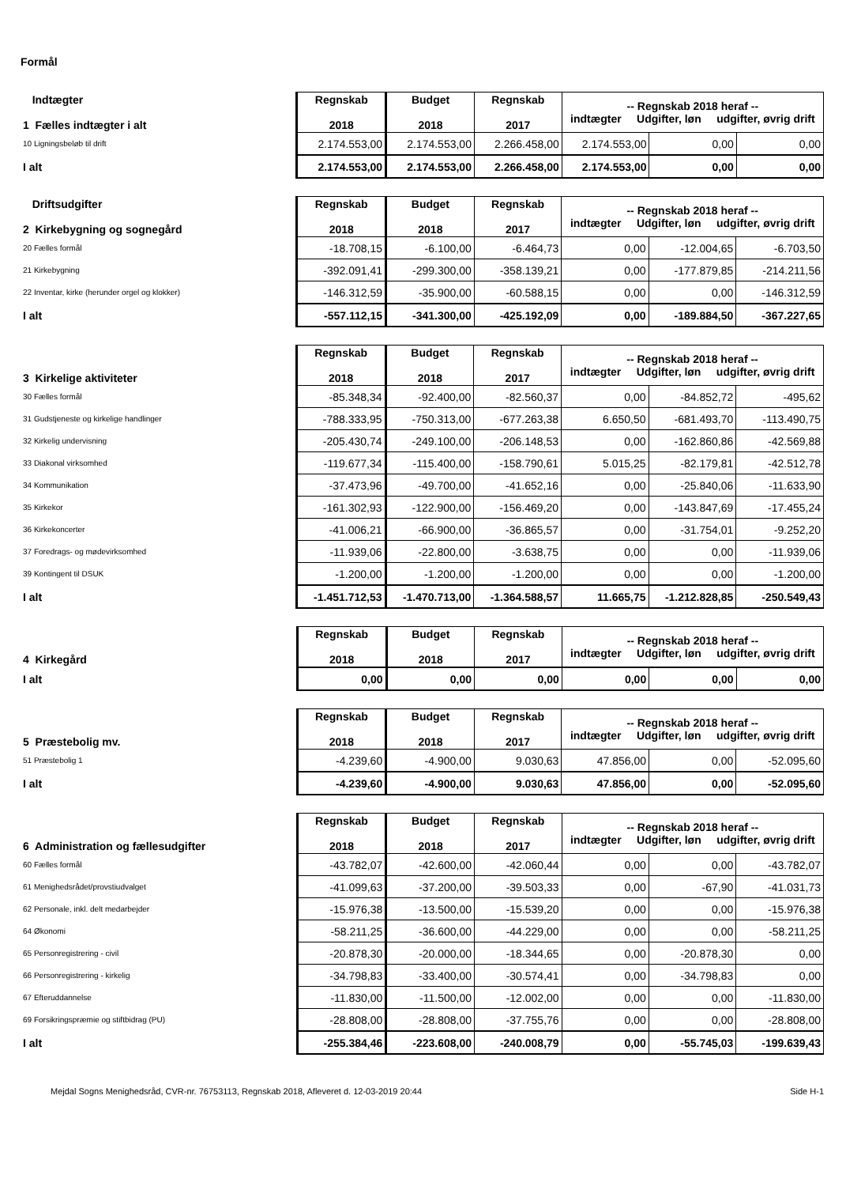Formål
| Indtægter 1 Fælles indtægter i alt | Regnskab 2018 | Budget 2018 | Regnskab 2017 | -- Regnskab 2018 heraf -- indtægter Udgifter, løn udgifter, øvrig drift | | |
| 10 Ligningsbeløb til drift | 2.174.553,00 | 2.174.553,00 | 2.266.458,00 | 2.174.553,00 | 0,00 | 0,00 |
| I alt | 2.174.553,00 | 2.174.553,00 | 2.266.458,00 | 2.174.553,00 | 0,00 | 0,00 |
| Driftsudgifter 2 Kirkebygning og sognegård | Regnskab 2018 | Budget 2018 | Regnskab 2017 | -- Regnskab 2018 heraf -- indtægter Udgifter, løn udgifter, øvrig drift | | |
| 20 Fælles formål | -18.708,15 | -6.100,00 | -6.464,73 | 0,00 | -12.004,65 | -6.703,50 |
| 21 Kirkebygning | -392.091,41 | -299.300,00 | -358.139,21 | 0,00 | -177.879,85 | -214.211,56 |
| 22 Inventar, kirke (herunder orgel og klokker) | -146.312,59 | -35.900,00 | -60.588,15 | 0,00 | 0,00 | -146.312,59 |
| I alt | -557.112,15 | -341.300,00 | -425.192,09 | 0,00 | -189.884,50 | -367.227,65 |
| 3 Kirkelige aktiviteter | Regnskab 2018 | Budget 2018 | Regnskab 2017 | -- Regnskab 2018 heraf -- indtægter Udgifter, løn udgifter, øvrig drift | | |
| 30 Fælles formål | -85.348,34 | -92.400,00 | -82.560,37 | 0,00 | -84.852,72 | -495,62 |
| 31 Gudstjeneste og kirkelige handlinger | -788.333,95 | -750.313,00 | -677.263,38 | 6.650,50 | -681.493,70 | -113.490,75 |
| 32 Kirkelig undervisning | -205.430,74 | -249.100,00 | -206.148,53 | 0,00 | -162.860,86 | -42.569,88 |
| 33 Diakonal virksomhed | -119.677,34 | -115.400,00 | -158.790,61 | 5.015,25 | -82.179,81 | -42.512,78 |
| 34 Kommunikation | -37.473,96 | -49.700,00 | -41.652,16 | 0,00 | -25.840,06 | -11.633,90 |
| 35 Kirkekor | -161.302,93 | -122.900,00 | -156.469,20 | 0,00 | -143.847,69 | -17.455,24 |
| 36 Kirkekoncerter | -41.006,21 | -66.900,00 | -36.865,57 | 0,00 | -31.754,01 | -9.252,20 |
| 37 Foredrags- og mødevirksomhed | -11.939,06 | -22.800,00 | -3.638,75 | 0,00 | 0,00 | -11.939,06 |
| 39 Kontingent til DSUK | -1.200,00 | -1.200,00 | -1.200,00 | 0,00 | 0,00 | -1.200,00 |
| I alt | -1.451.712,53 | -1.470.713,00 | -1.364.588,57 | 11.665,75 | -1.212.828,85 | -250.549,43 |
| 4 Kirkegård | Regnskab 2018 | Budget 2018 | Regnskab 2017 | -- Regnskab 2018 heraf -- indtægter Udgifter, løn udgifter, øvrig drift | | |
| I alt | 0,00 | 0,00 | 0,00 | 0,00 | 0,00 | 0,00 |
| 5 Præstebolig mv. | Regnskab 2018 | Budget 2018 | Regnskab 2017 | -- Regnskab 2018 heraf -- indtægter Udgifter, løn udgifter, øvrig drift | | |
| 51 Præstebolig 1 | -4.239,60 | -4.900,00 | 9.030,63 | 47.856,00 | 0,00 | -52.095,60 |
| I alt | -4.239,60 | -4.900,00 | 9.030,63 | 47.856,00 | 0,00 | -52.095,60 |
| 6 Administration og fællesudgifter | Regnskab 2018 | Budget 2018 | Regnskab 2017 | -- Regnskab 2018 heraf -- indtægter Udgifter, løn udgifter, øvrig drift | | |
| 60 Fælles formål | -43.782,07 | -42.600,00 | -42.060,44 | 0,00 | 0,00 | -43.782,07 |
| 61 Menighedsrådet/provstiudvalget | -41.099,63 | -37.200,00 | -39.503,33 | 0,00 | -67,90 | -41.031,73 |
| 62 Personale, inkl. delt medarbejder | -15.976,38 | -13.500,00 | -15.539,20 | 0,00 | 0,00 | -15.976,38 |
| 64 Økonomi | -58.211,25 | -36.600,00 | -44.229,00 | 0,00 | 0,00 | -58.211,25 |
| 65 Personregistrering - civil | -20.878,30 | -20.000,00 | -18.344,65 | 0,00 | -20.878,30 | 0,00 |
| 66 Personregistrering - kirkelig | -34.798,83 | -33.400,00 | -30.574,41 | 0,00 | -34.798,83 | 0,00 |
| 67 Efteruddannelse | -11.830,00 | -11.500,00 | -12.002,00 | 0,00 | 0,00 | -11.830,00 |
| 69 Forsikringspræmie og stiftbidrag (PU) | -28.808,00 | -28.808,00 | -37.755,76 | 0,00 | 0,00 | -28.808,00 |
| I alt | -255.384,46 | -223.608,00 | -240.008,79 | 0,00 | -55.745,03 | -199.639,43 |
Mejdal Sogns Menighedsråd, CVR-nr. 76753113, Regnskab 2018, Afleveret d. 12-03-2019 20:44 Side H-1